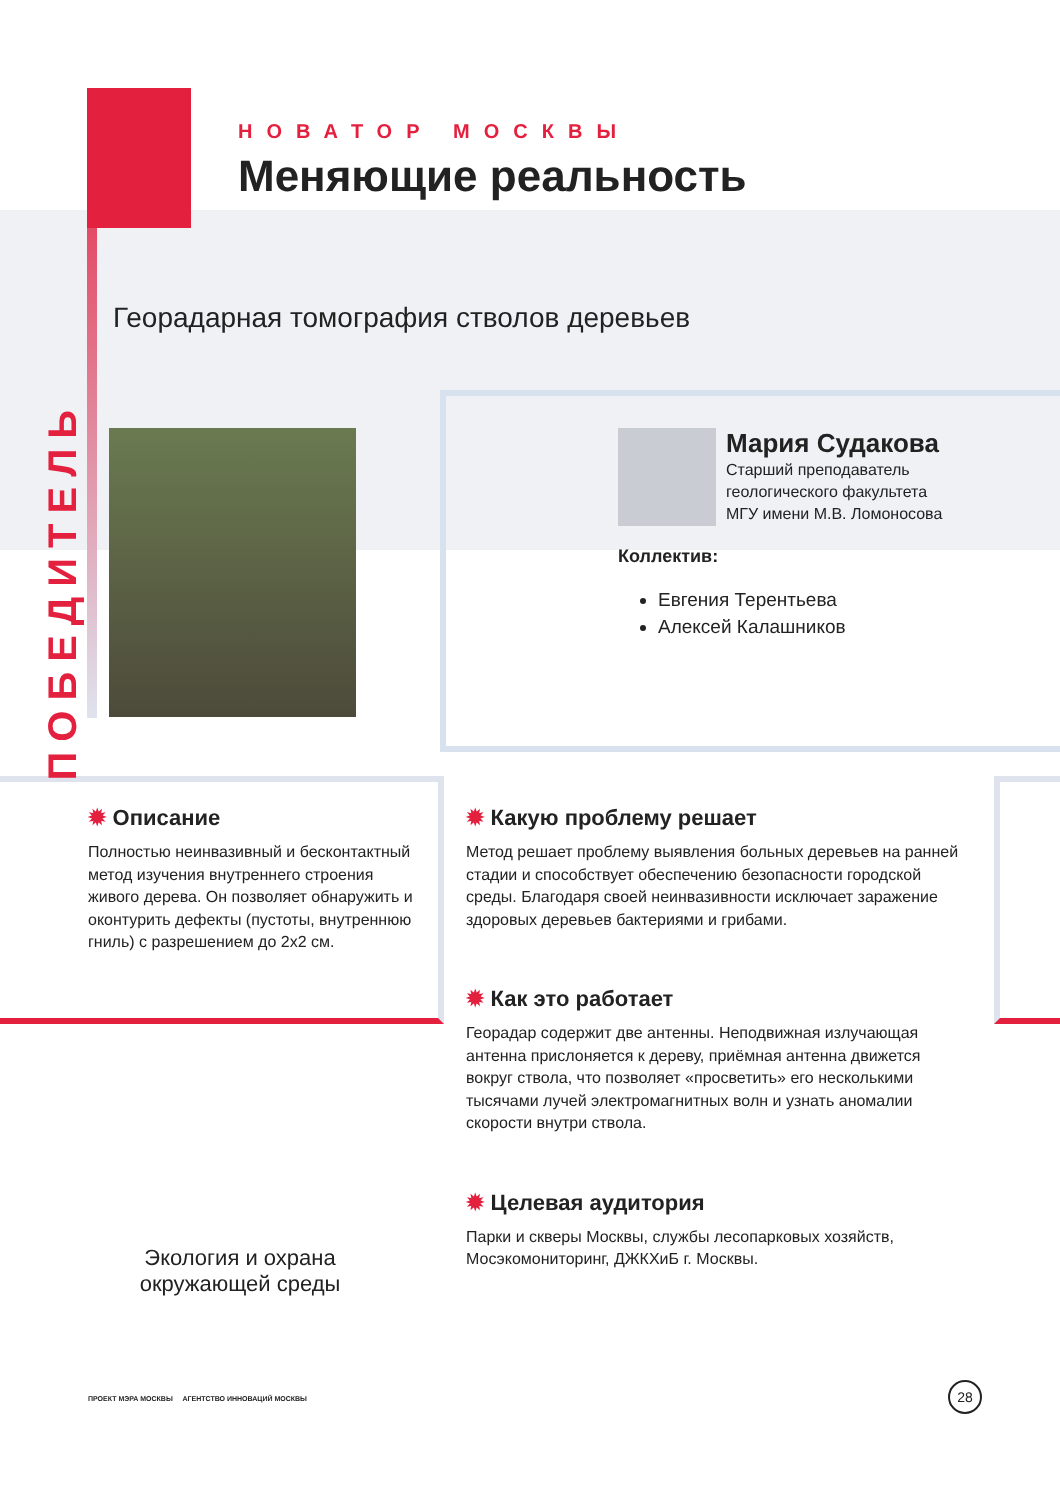НОВАТОР МОСКВЫ
Меняющие реальность
Георадарная томография стволов деревьев
ПОБЕДИТЕЛЬ
Мария Судакова
Старший преподаватель
геологического факультета
МГУ имени М.В. Ломоносова
Коллектив:
Евгения Терентьева
Алексей Калашников
✹ Описание
Полностью неинвазивный и бесконтактный метод изучения внутреннего строения живого дерева. Он позволяет обнаружить и оконтурить дефекты (пустоты, внутреннюю гниль) с разрешением до 2х2 см.
✹ Какую проблему решает
Метод решает проблему выявления больных деревьев на ранней стадии и способствует обеспечению безопасности городской среды. Благодаря своей неинвазивности исключает заражение здоровых деревьев бактериями и грибами.
✹ Как это работает
Георадар содержит две антенны. Неподвижная излучающая антенна прислоняется к дереву, приёмная антенна движется вокруг ствола, что позволяет «просветить» его несколькими тысячами лучей электромагнитных волн и узнать аномалии скорости внутри ствола.
✹ Целевая аудитория
Парки и скверы Москвы, службы лесопарковых хозяйств, Мосэкомониторинг, ДЖКХиБ г. Москвы.
Экология и охрана окружающей среды
ПРОЕКТ МЭРА МОСКВЫ АГЕНТСТВО ИННОВАЦИЙ МОСКВЫ
28